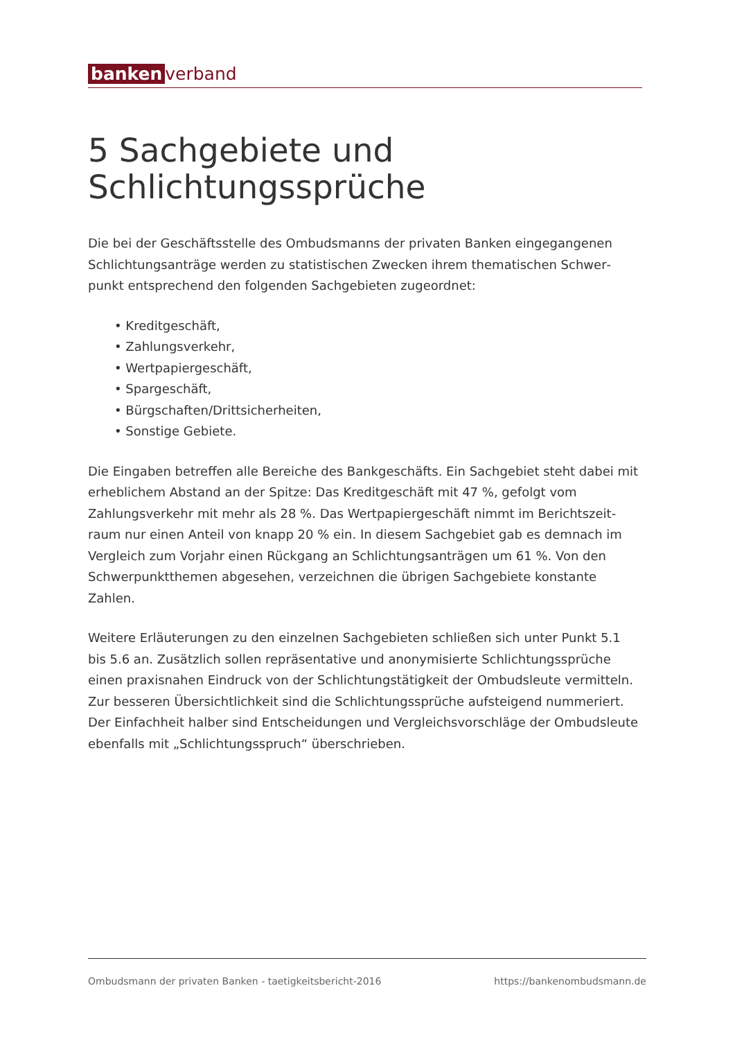banken verband
5 Sachgebiete und Schlichtungssprüche
Die bei der Geschäftsstelle des Ombudsmanns der privaten Banken eingegangenen Schlichtungsanträge werden zu statistischen Zwecken ihrem thematischen Schwer­punkt entsprechend den folgenden Sachgebieten zugeordnet:
• Kreditgeschäft,
• Zahlungsverkehr,
• Wertpapiergeschäft,
• Spargeschäft,
• Bürgschaften/Drittsicherheiten,
• Sonstige Gebiete.
Die Eingaben betreffen alle Bereiche des Bankgeschäfts. Ein Sachgebiet steht dabei mit erheblichem Abstand an der Spitze: Das Kreditgeschäft mit 47 %, gefolgt vom Zahlungsverkehr mit mehr als 28 %. Das Wertpapiergeschäft nimmt im Berichtszeit­raum nur einen Anteil von knapp 20 % ein. In diesem Sachgebiet gab es demnach im Vergleich zum Vorjahr einen Rückgang an Schlichtungsanträgen um 61 %. Von den Schwerpunktthemen abgesehen, verzeichnen die übrigen Sachgebiete konstan­te Zahlen.
Weitere Erläuterungen zu den einzelnen Sachgebieten schließen sich unter Punkt 5.1 bis 5.6 an. Zusätzlich sollen repräsentative und anonymisierte Schlichtungssprü­che einen praxisnahen Eindruck von der Schlichtungstätigkeit der Ombudsleute ver­mitteln. Zur besseren Übersichtlichkeit sind die Schlichtungssprüche aufsteigend nummeriert. Der Einfachheit halber sind Entscheidungen und Vergleichsvorschläge der Ombudsleute ebenfalls mit „Schlichtungsspruch“ überschrieben.
Ombudsmann der privaten Banken - taetigkeitsbericht-2016 https://bankenombudsmann.de